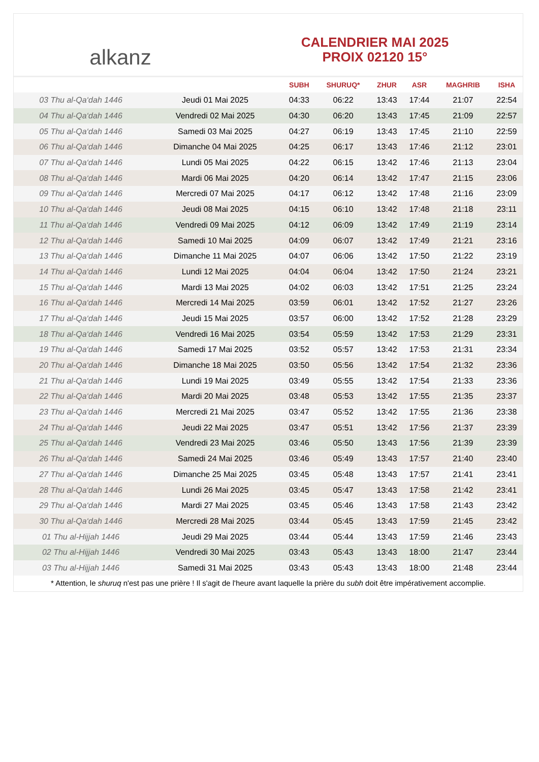alkanz
CALENDRIER MAI 2025
PROIX 02120 15°
| | | SUBH | SHURUQ* | ZHUR | ASR | MAGHRIB | ISHA |
| --- | --- | --- | --- | --- | --- | --- | --- |
| 03 Thu al-Qa‘dah 1446 | Jeudi 01 Mai 2025 | 04:33 | 06:22 | 13:43 | 17:44 | 21:07 | 22:54 |
| 04 Thu al-Qa‘dah 1446 | Vendredi 02 Mai 2025 | 04:30 | 06:20 | 13:43 | 17:45 | 21:09 | 22:57 |
| 05 Thu al-Qa‘dah 1446 | Samedi 03 Mai 2025 | 04:27 | 06:19 | 13:43 | 17:45 | 21:10 | 22:59 |
| 06 Thu al-Qa‘dah 1446 | Dimanche 04 Mai 2025 | 04:25 | 06:17 | 13:43 | 17:46 | 21:12 | 23:01 |
| 07 Thu al-Qa‘dah 1446 | Lundi 05 Mai 2025 | 04:22 | 06:15 | 13:42 | 17:46 | 21:13 | 23:04 |
| 08 Thu al-Qa‘dah 1446 | Mardi 06 Mai 2025 | 04:20 | 06:14 | 13:42 | 17:47 | 21:15 | 23:06 |
| 09 Thu al-Qa‘dah 1446 | Mercredi 07 Mai 2025 | 04:17 | 06:12 | 13:42 | 17:48 | 21:16 | 23:09 |
| 10 Thu al-Qa‘dah 1446 | Jeudi 08 Mai 2025 | 04:15 | 06:10 | 13:42 | 17:48 | 21:18 | 23:11 |
| 11 Thu al-Qa‘dah 1446 | Vendredi 09 Mai 2025 | 04:12 | 06:09 | 13:42 | 17:49 | 21:19 | 23:14 |
| 12 Thu al-Qa‘dah 1446 | Samedi 10 Mai 2025 | 04:09 | 06:07 | 13:42 | 17:49 | 21:21 | 23:16 |
| 13 Thu al-Qa‘dah 1446 | Dimanche 11 Mai 2025 | 04:07 | 06:06 | 13:42 | 17:50 | 21:22 | 23:19 |
| 14 Thu al-Qa‘dah 1446 | Lundi 12 Mai 2025 | 04:04 | 06:04 | 13:42 | 17:50 | 21:24 | 23:21 |
| 15 Thu al-Qa‘dah 1446 | Mardi 13 Mai 2025 | 04:02 | 06:03 | 13:42 | 17:51 | 21:25 | 23:24 |
| 16 Thu al-Qa‘dah 1446 | Mercredi 14 Mai 2025 | 03:59 | 06:01 | 13:42 | 17:52 | 21:27 | 23:26 |
| 17 Thu al-Qa‘dah 1446 | Jeudi 15 Mai 2025 | 03:57 | 06:00 | 13:42 | 17:52 | 21:28 | 23:29 |
| 18 Thu al-Qa‘dah 1446 | Vendredi 16 Mai 2025 | 03:54 | 05:59 | 13:42 | 17:53 | 21:29 | 23:31 |
| 19 Thu al-Qa‘dah 1446 | Samedi 17 Mai 2025 | 03:52 | 05:57 | 13:42 | 17:53 | 21:31 | 23:34 |
| 20 Thu al-Qa‘dah 1446 | Dimanche 18 Mai 2025 | 03:50 | 05:56 | 13:42 | 17:54 | 21:32 | 23:36 |
| 21 Thu al-Qa‘dah 1446 | Lundi 19 Mai 2025 | 03:49 | 05:55 | 13:42 | 17:54 | 21:33 | 23:36 |
| 22 Thu al-Qa‘dah 1446 | Mardi 20 Mai 2025 | 03:48 | 05:53 | 13:42 | 17:55 | 21:35 | 23:37 |
| 23 Thu al-Qa‘dah 1446 | Mercredi 21 Mai 2025 | 03:47 | 05:52 | 13:42 | 17:55 | 21:36 | 23:38 |
| 24 Thu al-Qa‘dah 1446 | Jeudi 22 Mai 2025 | 03:47 | 05:51 | 13:42 | 17:56 | 21:37 | 23:39 |
| 25 Thu al-Qa‘dah 1446 | Vendredi 23 Mai 2025 | 03:46 | 05:50 | 13:43 | 17:56 | 21:39 | 23:39 |
| 26 Thu al-Qa‘dah 1446 | Samedi 24 Mai 2025 | 03:46 | 05:49 | 13:43 | 17:57 | 21:40 | 23:40 |
| 27 Thu al-Qa‘dah 1446 | Dimanche 25 Mai 2025 | 03:45 | 05:48 | 13:43 | 17:57 | 21:41 | 23:41 |
| 28 Thu al-Qa‘dah 1446 | Lundi 26 Mai 2025 | 03:45 | 05:47 | 13:43 | 17:58 | 21:42 | 23:41 |
| 29 Thu al-Qa‘dah 1446 | Mardi 27 Mai 2025 | 03:45 | 05:46 | 13:43 | 17:58 | 21:43 | 23:42 |
| 30 Thu al-Qa‘dah 1446 | Mercredi 28 Mai 2025 | 03:44 | 05:45 | 13:43 | 17:59 | 21:45 | 23:42 |
| 01 Thu al-Hijjah 1446 | Jeudi 29 Mai 2025 | 03:44 | 05:44 | 13:43 | 17:59 | 21:46 | 23:43 |
| 02 Thu al-Hijjah 1446 | Vendredi 30 Mai 2025 | 03:43 | 05:43 | 13:43 | 18:00 | 21:47 | 23:44 |
| 03 Thu al-Hijjah 1446 | Samedi 31 Mai 2025 | 03:43 | 05:43 | 13:43 | 18:00 | 21:48 | 23:44 |
* Attention, le shuruq n'est pas une prière ! Il s'agit de l'heure avant laquelle la prière du subh doit être impérativement accomplie.